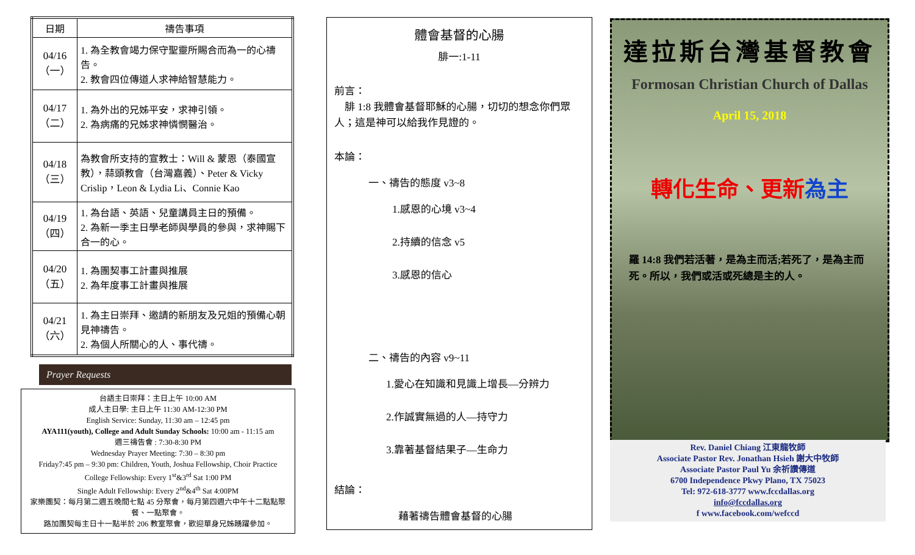| 日期 | 禱告事項 |
| --- | --- |
| 04/16 （一） | 1. 為全教會竭力保守聖靈所賜合而為一的心禱告。 2. 教會四位傳道人求神給智慧能力。 |
| 04/17 （二） | 1. 為外出的兄姊平安，求神引領。 2. 為病痛的兄姊求神憐憫醫治。 |
| 04/18 （三） | 為教會所支持的宣教士：Will & 蒙恩（泰國宣教），蒜頭教會（台灣嘉義）、Peter & Vicky Crislip，Leon & Lydia Li、Connie Kao |
| 04/19 （四） | 1. 為台語、英語、兒童講員主日的預備。 2. 為新一季主日學老師與學員的參與，求神賜下合一的心。 |
| 04/20 （五） | 1. 為團契事工計畫與推展 2. 為年度事工計畫與推展 |
| 04/21 （六） | 1. 為主日崇拜、邀請的新朋友及兄姐的預備心朝見神禱告。 2. 為個人所關心的人、事代禱。 |
Prayer Requests
台語主日崇拜：主日上午 10:00 AM
成人主日學: 主日上午 11:30 AM-12:30 PM
English Service: Sunday, 11:30 am – 12:45 pm
AYA111(youth), College and Adult Sunday Schools: 10:00 am - 11:15 am
週三禱告會 : 7:30-8:30 PM
Wednesday Prayer Meeting: 7:30 – 8:30 pm
Friday7:45 pm – 9:30 pm: Children, Youth, Joshua Fellowship, Choir Practice
College Fellowship: Every 1<sup>st</sup>&3<sup>rd</sup> Sat 1:00 PM
Single Adult Fellowship: Every 2<sup>nd</sup>&4<sup>th</sup> Sat 4:00PM
家樂團契：每月第二週五晚間七點 45 分聚會，每月第四週六中午十二點點聚餐、一點聚會。
路加團契每主日十一點半於 206 教室聚會，歡迎單身兄姊踴躍參加。
體會基督的心腸
腓一:1-11
前言：
腓 1:8 我體會基督耶穌的心腸，切切的想念你們眾人；這是神可以給我作見證的。
本論：
一、禱告的態度 v3~8
1.感恩的心境 v3~4
2.持續的信念 v5
3.感恩的信心
二、禱告的內容 v9~11
1.愛心在知識和見識上增長—分辨力
2.作誠實無過的人—持守力
3.靠著基督結果子—生命力
結論：
藉著禱告體會基督的心腸
達拉斯台灣基督教會
Formosan Christian Church of Dallas
April 15, 2018
轉化生命、更新 為主
羅 14:8 我們若活著，是為主而活;若死了，是為主而死。所以，我們或活或死總是主的人。
Rev. Daniel Chiang 江東龍牧師
Associate Pastor Rev. Jonathan Hsieh 謝大中牧師
Associate Pastor Paul Yu 余祈讚傳道
6700 Independence Pkwy Plano, TX 75023
Tel: 972-618-3777 www.fccdallas.org
info@fccdallas.org
f www.facebook.com/wefccd